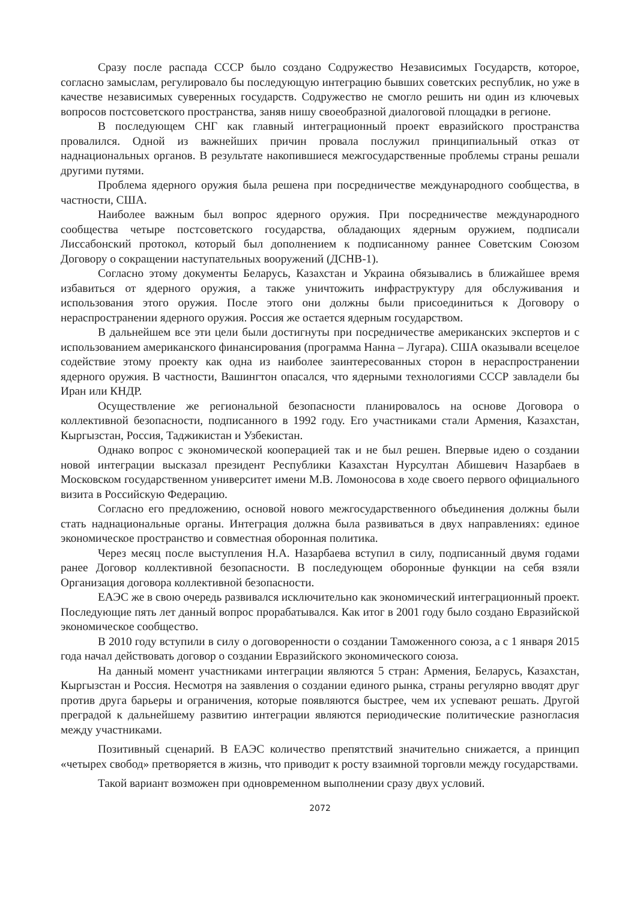Сразу после распада СССР было создано Содружество Независимых Государств, которое, согласно замыслам, регулировало бы последующую интеграцию бывших советских республик, но уже в качестве независимых суверенных государств. Содружество не смогло решить ни один из ключевых вопросов постсоветского пространства, заняв нишу своеобразной диалоговой площадки в регионе.
В последующем СНГ как главный интеграционный проект евразийского пространства провалился. Одной из важнейших причин провала послужил принципиальный отказ от наднациональных органов. В результате накопившиеся межгосударственные проблемы страны решали другими путями.
Проблема ядерного оружия была решена при посредничестве международного сообщества, в частности, США.
Наиболее важным был вопрос ядерного оружия. При посредничестве международного сообщества четыре постсоветского государства, обладающих ядерным оружием, подписали Лиссабонский протокол, который был дополнением к подписанному раннее Советским Союзом Договору о сокращении наступательных вооружений (ДСНВ-1).
Согласно этому документы Беларусь, Казахстан и Украина обязывались в ближайшее время избавиться от ядерного оружия, а также уничтожить инфраструктуру для обслуживания и использования этого оружия. После этого они должны были присоединиться к Договору о нераспространении ядерного оружия. Россия же остается ядерным государством.
В дальнейшем все эти цели были достигнуты при посредничестве американских экспертов и с использованием американского финансирования (программа Нанна – Лугара). США оказывали всецелое содействие этому проекту как одна из наиболее заинтересованных сторон в нераспространении ядерного оружия. В частности, Вашингтон опасался, что ядерными технологиями СССР завладели бы Иран или КНДР.
Осуществление же региональной безопасности планировалось на основе Договора о коллективной безопасности, подписанного в 1992 году. Его участниками стали Армения, Казахстан, Кыргызстан, Россия, Таджикистан и Узбекистан.
Однако вопрос с экономической кооперацией так и не был решен. Впервые идею о создании новой интеграции высказал президент Республики Казахстан Нурсултан Абишевич Назарбаев в Московском государственном университет имени М.В. Ломоносова в ходе своего первого официального визита в Российскую Федерацию.
Согласно его предложению, основой нового межгосударственного объединения должны были стать наднациональные органы. Интеграция должна была развиваться в двух направлениях: единое экономическое пространство и совместная оборонная политика.
Через месяц после выступления Н.А. Назарбаева вступил в силу, подписанный двумя годами ранее Договор коллективной безопасности. В последующем оборонные функции на себя взяли Организация договора коллективной безопасности.
ЕАЭС же в свою очередь развивался исключительно как экономический интеграционный проект. Последующие пять лет данный вопрос прорабатывался. Как итог в 2001 году было создано Евразийской экономическое сообщество.
В 2010 году вступили в силу о договоренности о создании Таможенного союза, а с 1 января 2015 года начал действовать договор о создании Евразийского экономического союза.
На данный момент участниками интеграции являются 5 стран: Армения, Беларусь, Казахстан, Кыргызстан и Россия. Несмотря на заявления о создании единого рынка, страны регулярно вводят друг против друга барьеры и ограничения, которые появляются быстрее, чем их успевают решать. Другой преградой к дальнейшему развитию интеграции являются периодические политические разногласия между участниками.
Позитивный сценарий. В ЕАЭС количество препятствий значительно снижается, а принцип «четырех свобод» претворяется в жизнь, что приводит к росту взаимной торговли между государствами.
Такой вариант возможен при одновременном выполнении сразу двух условий.
2072